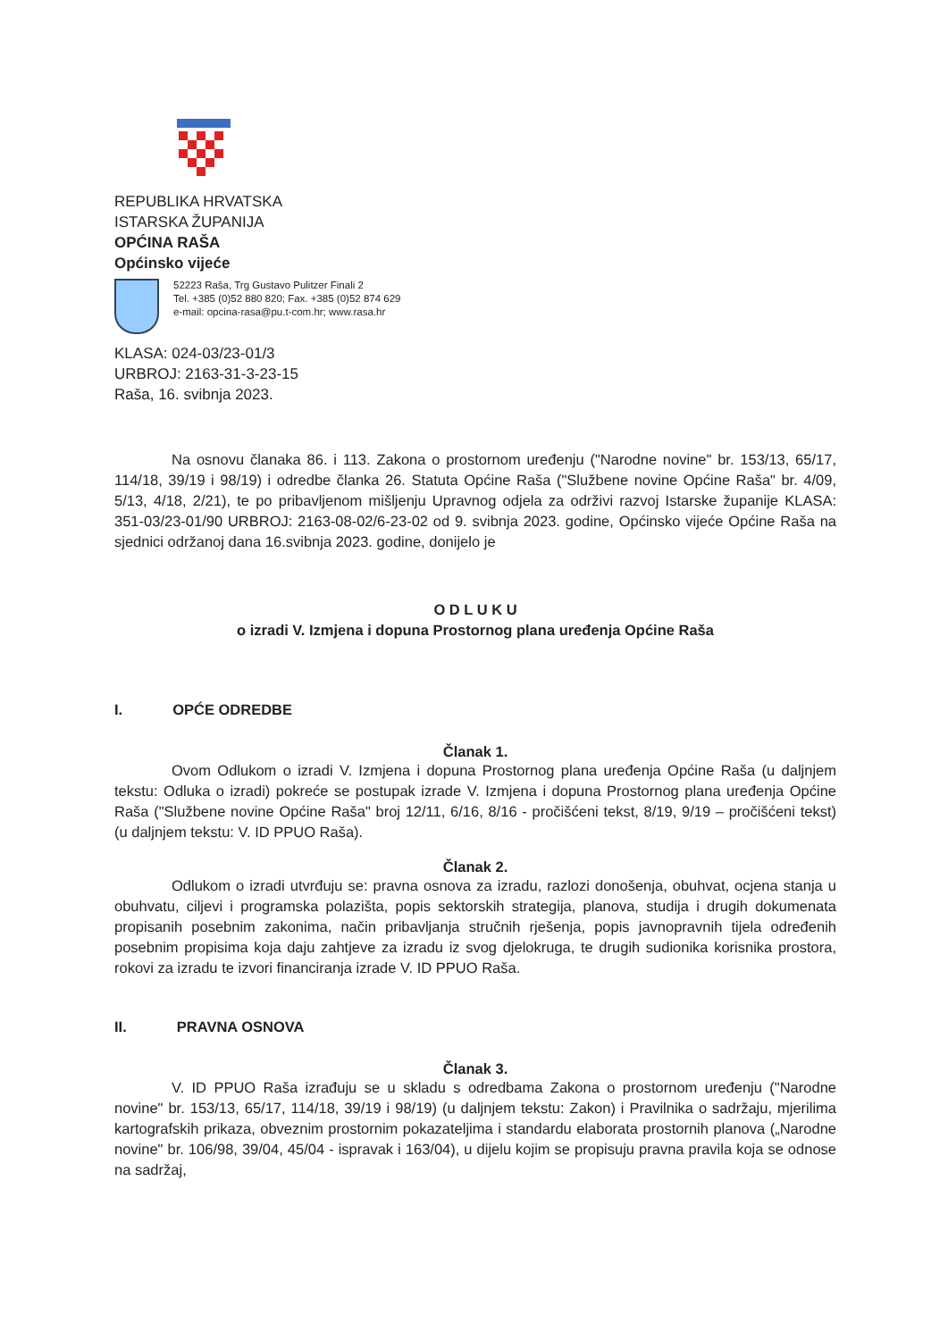REPUBLIKA HRVATSKA
ISTARSKA ŽUPANIJA
OPĆINA RAŠA
Općinsko vijeće
52223 Raša, Trg Gustavo Pulitzer Finali 2
Tel. +385 (0)52 880 820; Fax. +385 (0)52 874 629
e-mail: opcina-rasa@pu.t-com.hr; www.rasa.hr
KLASA: 024-03/23-01/3
URBROJ: 2163-31-3-23-15
Raša, 16. svibnja 2023.
Na osnovu članaka 86. i 113. Zakona o prostornom uređenju ("Narodne novine" br. 153/13, 65/17, 114/18, 39/19 i 98/19) i odredbe članka 26. Statuta Općine Raša ("Službene novine Općine Raša" br. 4/09, 5/13, 4/18, 2/21), te po pribavljenom mišljenju Upravnog odjela za održivi razvoj Istarske županije KLASA: 351-03/23-01/90 URBROJ: 2163-08-02/6-23-02 od 9. svibnja 2023. godine, Općinsko vijeće Općine Raša na sjednici održanoj dana 16.svibnja 2023. godine, donijelo je
O D L U K U
o izradi V. Izmjena i dopuna Prostornog plana uređenja Općine Raša
I. OPĆE ODREDBE
Članak 1.
Ovom Odlukom o izradi V. Izmjena i dopuna Prostornog plana uređenja Općine Raša (u daljnjem tekstu: Odluka o izradi) pokreće se postupak izrade V. Izmjena i dopuna Prostornog plana uređenja Općine Raša ("Službene novine Općine Raša" broj 12/11, 6/16, 8/16 - pročišćeni tekst, 8/19, 9/19 – pročišćeni tekst) (u daljnjem tekstu: V. ID PPUO Raša).
Članak 2.
Odlukom o izradi utvrđuju se: pravna osnova za izradu, razlozi donošenja, obuhvat, ocjena stanja u obuhvatu, ciljevi i programska polazišta, popis sektorskih strategija, planova, studija i drugih dokumenata propisanih posebnim zakonima, način pribavljanja stručnih rješenja, popis javnopravnih tijela određenih posebnim propisima koja daju zahtjeve za izradu iz svog djelokruga, te drugih sudionika korisnika prostora, rokovi za izradu te izvori financiranja izrade V. ID PPUO Raša.
II. PRAVNA OSNOVA
Članak 3.
V. ID PPUO Raša izrađuju se u skladu s odredbama Zakona o prostornom uređenju ("Narodne novine" br. 153/13, 65/17, 114/18, 39/19 i 98/19) (u daljnjem tekstu: Zakon) i Pravilnika o sadržaju, mjerilima kartografskih prikaza, obveznim prostornim pokazateljima i standardu elaborata prostornih planova („Narodne novine" br. 106/98, 39/04, 45/04 - ispravak i 163/04), u dijelu kojim se propisuju pravna pravila koja se odnose na sadržaj,